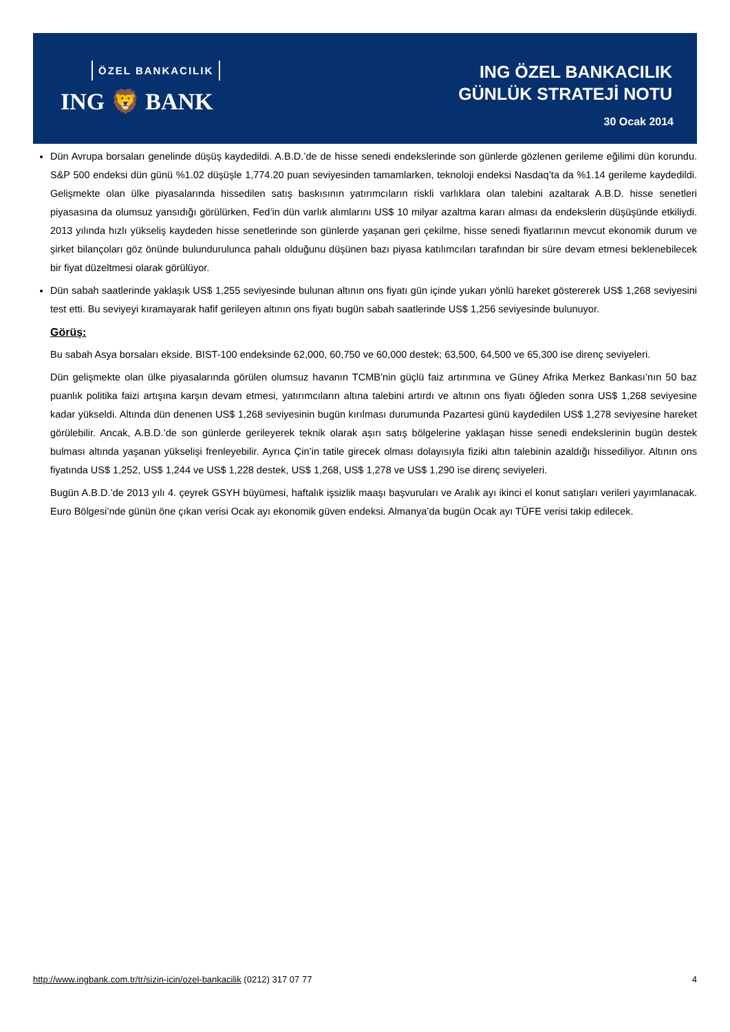ÖZEL BANKACILIK
ING 🦁 BANK
ING ÖZEL BANKACILIK
GÜNLÜK STRATEJİ NOTU
30 Ocak 2014
Dün Avrupa borsaları genelinde düşüş kaydedildi. A.B.D.’de de hisse senedi endekslerinde son günlerde gözlenen gerileme eğilimi dün korundu. S&P 500 endeksi dün günü %1.02 düşüşle 1,774.20 puan seviyesinden tamamlarken, teknoloji endeksi Nasdaq’ta da %1.14 gerileme kaydedildi. Gelişmekte olan ülke piyasalarında hissedilen satış baskısının yatırımcıların riskli varlıklara olan talebini azaltarak A.B.D. hisse senetleri piyasasına da olumsuz yansıdığı görülürken, Fed’in dün varlık alımlarını US$ 10 milyar azaltma kararı alması da endekslerin düşüşünde etkiliydi. 2013 yılında hızlı yükseliş kaydeden hisse senetlerinde son günlerde yaşanan geri çekilme, hisse senedi fiyatlarının mevcut ekonomik durum ve şirket bilançoları göz önünde bulundurulunca pahalı olduğunu düşünen bazı piyasa katılımcıları tarafından bir süre devam etmesi beklenebilecek bir fiyat düzeltmesi olarak görülüyor.
Dün sabah saatlerinde yaklaşık US$ 1,255 seviyesinde bulunan altının ons fiyatı gün içinde yukarı yönlü hareket göstererek US$ 1,268 seviyesini test etti. Bu seviyeyi kıramayarak hafif gerileyen altının ons fiyatı bugün sabah saatlerinde US$ 1,256 seviyesinde bulunuyor.
Görüş:
Bu sabah Asya borsaları ekside. BIST-100 endeksinde 62,000, 60,750 ve 60,000 destek; 63,500, 64,500 ve 65,300 ise direnç seviyeleri.
Dün gelişmekte olan ülke piyasalarında görülen olumsuz havanın TCMB’nin güçlü faiz artırımına ve Güney Afrika Merkez Bankası’nın 50 baz puanlık politika faizi artışına karşın devam etmesi, yatırımcıların altına talebini artırdı ve altının ons fiyatı öğleden sonra US$ 1,268 seviyesine kadar yükseldi. Altında dün denenen US$ 1,268 seviyesinin bugün kırılması durumunda Pazartesi günü kaydedilen US$ 1,278 seviyesine hareket görülebilir. Ancak, A.B.D.’de son günlerde gerileyerek teknik olarak aşırı satış bölgelerine yaklaşan hisse senedi endekslerinin bugün destek bulması altında yaşanan yükselişi frenleyebilir. Ayrıca Çin’in tatile girecek olması dolayısıyla fiziki altın talebinin azaldığı hissediliyor. Altının ons fiyatında US$ 1,252, US$ 1,244 ve US$ 1,228 destek, US$ 1,268, US$ 1,278 ve US$ 1,290 ise direnç seviyeleri.
Bugün A.B.D.’de 2013 yılı 4. çeyrek GSYH büyümesi, haftalık işsizlik maaşı başvuruları ve Aralık ayı ikinci el konut satışları verileri yayımlanacak. Euro Bölgesi’nde günün öne çıkan verisi Ocak ayı ekonomik güven endeksi. Almanya’da bugün Ocak ayı TÜFE verisi takip edilecek.
http://www.ingbank.com.tr/tr/sizin-icin/ozel-bankacilik (0212) 317 07 77 4